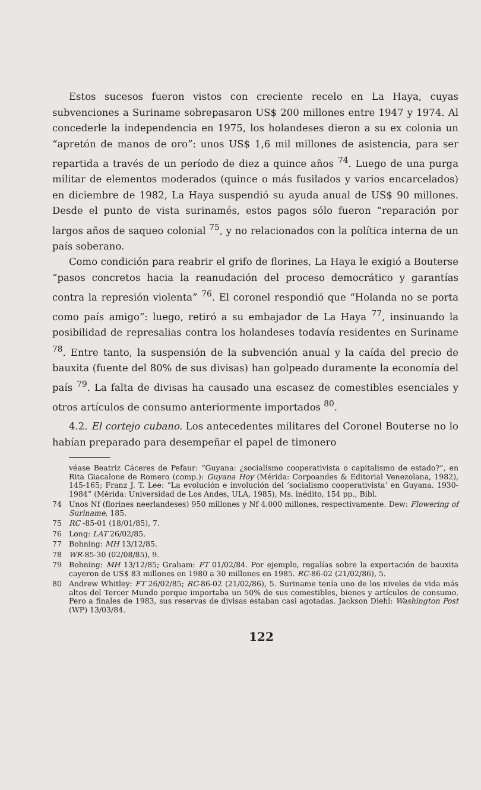Estos sucesos fueron vistos con creciente recelo en La Haya, cuyas subvenciones a Suriname sobrepasaron US$ 200 millones entre 1947 y 1974. Al concederle la independencia en 1975, los holandeses dieron a su ex colonia un “apretón de manos de oro”: unos US$ 1,6 mil millones de asistencia, para ser repartida a través de un período de diez a quince años <sup>74</sup>. Luego de una purga militar de elementos moderados (quince o más fusilados y varios encarcelados) en diciembre de 1982, La Haya suspendió su ayuda anual de US$ 90 millones. Desde el punto de vista surinamés, estos pagos sólo fueron “reparación por largos años de saqueo colonial <sup>75</sup>, y no relacionados con la política interna de un país soberano.
Como condición para reabrir el grifo de florines, La Haya le exigió a Bouterse “pasos concretos hacia la reanudación del proceso democrático y garantías contra la represión violenta” <sup>76</sup>. El coronel respondió que “Holanda no se porta como país amigo”: luego, retiró a su embajador de La Haya <sup>77</sup>, insinuando la posibilidad de represalias contra los holandeses todavía residentes en Suriname <sup>78</sup>. Entre tanto, la suspensión de la subvención anual y la caída del precio de bauxita (fuente del 80% de sus divisas) han golpeado duramente la economía del país <sup>79</sup>. La falta de divisas ha causado una escasez de comestibles esenciales y otros artículos de consumo anteriormente importados <sup>80</sup>.
4.2. El cortejo cubano. Los antecedentes militares del Coronel Bouterse no lo habían preparado para desempeñar el papel de timonero
véase Beatriz Cáceres de Pefaur: “Guyana: ¿socialismo cooperativista o capitalismo de estado?”, en Rita Giacalone de Romero (comp.): Guyana Hoy (Mérida: Corpoandes & Editorial Venezolana, 1982), 145-165; Franz J. T. Lee: “La evolución e involución del ‘socialismo cooperativista’ en Guyana. 1930-1984” (Mérida: Universidad de Los Andes, ULA, 1985), Ms. inédito, 154 pp., Bibl.
74 Unos Nf (florines neerlandeses) 950 millones y Nf 4.000 millones, respectivamente. Dew: Flowering of Suriname, 185.
75 RC -85-01 (18/01/85), 7.
76 Long: LAT 26/02/85.
77 Bohning: MH 13/12/85.
78 WR-85-30 (02/08/85), 9.
79 Bohning: MH 13/12/85; Graham: FT 01/02/84. Por ejemplo, regalías sobre la exportación de bauxita cayeron de US$ 83 millones en 1980 a 30 millones en 1985. RC-86-02 (21/02/86), 5.
80 Andrew Whitley: FT 26/02/85; RC-86-02 (21/02/86), 5. Suriname tenía uno de los niveles de vida más altos del Tercer Mundo porque importaba un 50% de sus comestibles, bienes y artículos de consumo. Pero a finales de 1983, sus reservas de divisas estaban casi agotadas. Jackson Diehl: Washington Post (WP) 13/03/84.
122